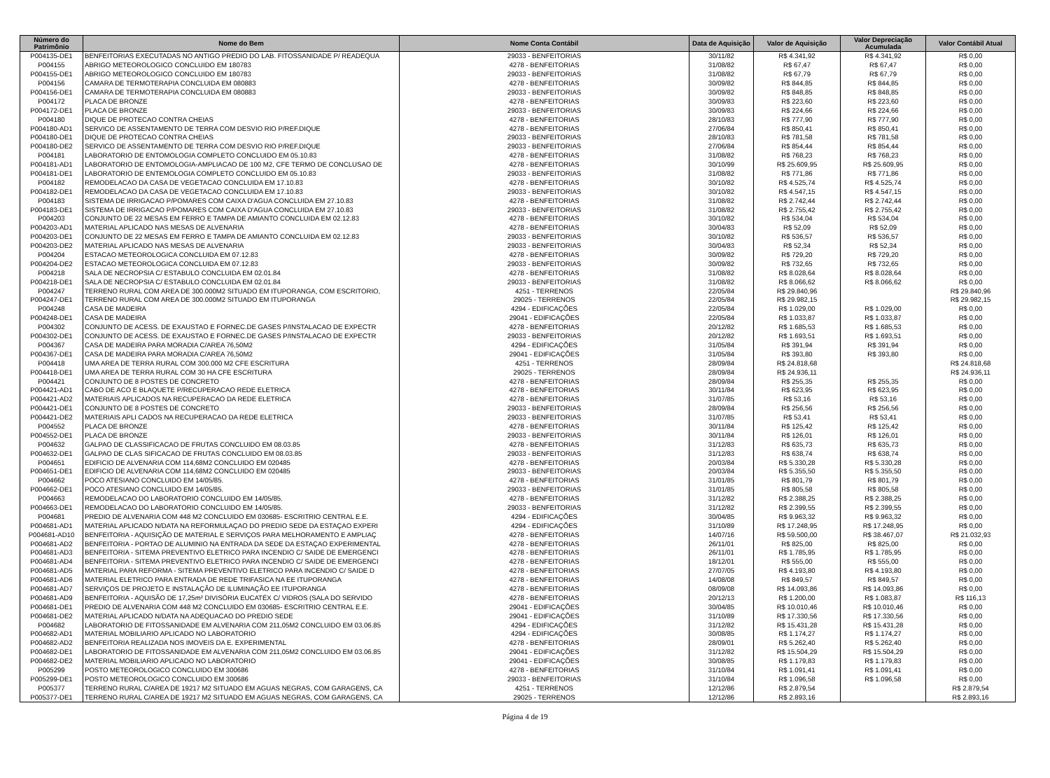| Número do Patrimônio | Nome do Bem | Nome Conta Contábil | Data de Aquisição | Valor de Aquisição | Valor Depreciação Acumulada | Valor Contábil Atual |
| --- | --- | --- | --- | --- | --- | --- |
| P004135-DE1 | BENFEITORIAS EXECUTADAS NO ANTIGO PREDIO DO LAB. FITOSSANIDADE P/ READEQUA | 29033 - BENFEITORIAS | 30/11/82 | R$ 4.341,92 | R$ 4.341,92 | R$ 0,00 |
| P004155 | ABRIGO METEOROLOGICO CONCLUIDO EM 180783 | 4278 - BENFEITORIAS | 31/08/82 | R$ 67,47 | R$ 67,47 | R$ 0,00 |
| P004155-DE1 | ABRIGO METEOROLOGICO CONCLUIDO EM 180783 | 29033 - BENFEITORIAS | 31/08/82 | R$ 67,79 | R$ 67,79 | R$ 0,00 |
| P004156 | CAMARA DE TERMOTERAPIA CONCLUIDA EM 080883 | 4278 - BENFEITORIAS | 30/09/82 | R$ 844,85 | R$ 844,85 | R$ 0,00 |
| P004156-DE1 | CAMARA DE TERMOTERAPIA CONCLUIDA EM 080883 | 29033 - BENFEITORIAS | 30/09/82 | R$ 848,85 | R$ 848,85 | R$ 0,00 |
| P004172 | PLACA DE BRONZE | 4278 - BENFEITORIAS | 30/09/83 | R$ 223,60 | R$ 223,60 | R$ 0,00 |
| P004172-DE1 | PLACA DE BRONZE | 29033 - BENFEITORIAS | 30/09/83 | R$ 224,66 | R$ 224,66 | R$ 0,00 |
| P004180 | DIQUE DE PROTECAO CONTRA CHEIAS | 4278 - BENFEITORIAS | 28/10/83 | R$ 777,90 | R$ 777,90 | R$ 0,00 |
| P004180-AD1 | SERVICO DE ASSENTAMENTO DE TERRA COM DESVIO RIO P/REF.DIQUE | 4278 - BENFEITORIAS | 27/06/84 | R$ 850,41 | R$ 850,41 | R$ 0,00 |
| P004180-DE1 | DIQUE DE PROTECAO CONTRA CHEIAS | 29033 - BENFEITORIAS | 28/10/83 | R$ 781,58 | R$ 781,58 | R$ 0,00 |
| P004180-DE2 | SERVICO DE ASSENTAMENTO DE TERRA COM DESVIO RIO P/REF.DIQUE | 29033 - BENFEITORIAS | 27/06/84 | R$ 854,44 | R$ 854,44 | R$ 0,00 |
| P004181 | LABORATORIO DE ENTOMOLOGIA COMPLETO CONCLUIDO EM 05.10.83 | 4278 - BENFEITORIAS | 31/08/82 | R$ 768,23 | R$ 768,23 | R$ 0,00 |
| P004181-AD1 | LABORATORIO DE ENTOMOLOGIA-AMPLIACAO DE 100 M2, CFE TERMO DE CONCLUSAO DE | 4278 - BENFEITORIAS | 30/10/99 | R$ 25.609,95 | R$ 25.609,95 | R$ 0,00 |
| P004181-DE1 | LABORATORIO DE ENTEMOLOGIA COMPLETO CONCLUIDO EM 05.10.83 | 29033 - BENFEITORIAS | 31/08/82 | R$ 771,86 | R$ 771,86 | R$ 0,00 |
| P004182 | REMODELACAO DA CASA DE VEGETACAO CONCLUIDA EM 17.10.83 | 4278 - BENFEITORIAS | 30/10/82 | R$ 4.525,74 | R$ 4.525,74 | R$ 0,00 |
| P004182-DE1 | REMODELACAO DA CASA DE VEGETACAO CONCLUIDA EM 17.10.83 | 29033 - BENFEITORIAS | 30/10/82 | R$ 4.547,15 | R$ 4.547,15 | R$ 0,00 |
| P004183 | SISTEMA DE IRRIGACAO P/POMARES COM CAIXA D'AGUA CONCLUIDA EM 27.10.83 | 4278 - BENFEITORIAS | 31/08/82 | R$ 2.742,44 | R$ 2.742,44 | R$ 0,00 |
| P004183-DE1 | SISTEMA DE IRRIGACAO P/POMARES COM CAIXA D'AGUA CONCLUIDA EM 27.10.83 | 29033 - BENFEITORIAS | 31/08/82 | R$ 2.755,42 | R$ 2.755,42 | R$ 0,00 |
| P004203 | CONJUNTO DE 22 MESAS EM FERRO E TAMPA DE AMIANTO CONCLUIDA EM 02.12.83 | 4278 - BENFEITORIAS | 30/10/82 | R$ 534,04 | R$ 534,04 | R$ 0,00 |
| P004203-AD1 | MATERIAL APLICADO NAS MESAS DE ALVENARIA | 4278 - BENFEITORIAS | 30/04/83 | R$ 52,09 | R$ 52,09 | R$ 0,00 |
| P004203-DE1 | CONJUNTO DE 22 MESAS EM FERRO E TAMPA DE AMIANTO CONCLUIDA EM 02.12.83 | 29033 - BENFEITORIAS | 30/10/82 | R$ 536,57 | R$ 536,57 | R$ 0,00 |
| P004203-DE2 | MATERIAL APLICADO NAS MESAS DE ALVENARIA | 29033 - BENFEITORIAS | 30/04/83 | R$ 52,34 | R$ 52,34 | R$ 0,00 |
| P004204 | ESTACAO METEOROLOGICA CONCLUIDA EM 07.12.83 | 4278 - BENFEITORIAS | 30/09/82 | R$ 729,20 | R$ 729,20 | R$ 0,00 |
| P004204-DE2 | ESTACAO METEOROLOGICA CONCLUIDA EM 07.12.83 | 29033 - BENFEITORIAS | 30/09/82 | R$ 732,65 | R$ 732,65 | R$ 0,00 |
| P004218 | SALA DE NECROPSIA C/ ESTABULO CONCLUIDA EM 02.01.84 | 4278 - BENFEITORIAS | 31/08/82 | R$ 8.028,64 | R$ 8.028,64 | R$ 0,00 |
| P004218-DE1 | SALA DE NECROPSIA C/ ESTABULO CONCLUIDA EM 02.01.84 | 29033 - BENFEITORIAS | 31/08/82 | R$ 8.066,62 | R$ 8.066,62 | R$ 0,00 |
| P004247 | TERRENO RURAL COM AREA DE 300.000M2 SITUADO EM ITUPORANGA, COM ESCRITORIO, | 4251 - TERRENOS | 22/05/84 | R$ 29.840,96 | | R$ 29.840,96 |
| P004247-DE1 | TERRENO RURAL COM AREA DE 300.000M2 SITUADO EM ITUPORANGA | 29025 - TERRENOS | 22/05/84 | R$ 29.982,15 | | R$ 29.982,15 |
| P004248 | CASA DE MADEIRA | 4294 - EDIFICAÇÕES | 22/05/84 | R$ 1.029,00 | R$ 1.029,00 | R$ 0,00 |
| P004248-DE1 | CASA DE MADEIRA | 29041 - EDIFICAÇÕES | 22/05/84 | R$ 1.033,87 | R$ 1.033,87 | R$ 0,00 |
| P004302 | CONJUNTO DE ACESS. DE EXAUSTAO E FORNEC.DE GASES P/INSTALACAO DE EXPECTR | 4278 - BENFEITORIAS | 20/12/82 | R$ 1.685,53 | R$ 1.685,53 | R$ 0,00 |
| P004302-DE1 | CONJUNTO DE ACESS. DE EXAUSTAO E FORNEC.DE GASES P/INSTALACAO DE EXPECTR | 29033 - BENFEITORIAS | 20/12/82 | R$ 1.693,51 | R$ 1.693,51 | R$ 0,00 |
| P004367 | CASA DE MADEIRA PARA MORADIA C/AREA 76,50M2 | 4294 - EDIFICAÇÕES | 31/05/84 | R$ 391,94 | R$ 391,94 | R$ 0,00 |
| P004367-DE1 | CASA DE MADEIRA PARA MORADIA C/AREA 76,50M2 | 29041 - EDIFICAÇÕES | 31/05/84 | R$ 393,80 | R$ 393,80 | R$ 0,00 |
| P004418 | UMA AREA DE TERRA RURAL COM 300.000 M2 CFE ESCRITURA | 4251 - TERRENOS | 28/09/84 | R$ 24.818,68 | | R$ 24.818,68 |
| P004418-DE1 | UMA AREA DE TERRA RURAL COM 30 HA CFE ESCRITURA | 29025 - TERRENOS | 28/09/84 | R$ 24.936,11 | | R$ 24.936,11 |
| P004421 | CONJUNTO DE 8 POSTES DE CONCRETO | 4278 - BENFEITORIAS | 28/09/84 | R$ 255,35 | R$ 255,35 | R$ 0,00 |
| P004421-AD1 | CABO DE ACO E BLAQUETE P/RECUPERACAO REDE ELETRICA | 4278 - BENFEITORIAS | 30/11/84 | R$ 623,95 | R$ 623,95 | R$ 0,00 |
| P004421-AD2 | MATERIAIS APLICADOS NA RECUPERACAO DA REDE ELETRICA | 4278 - BENFEITORIAS | 31/07/85 | R$ 53,16 | R$ 53,16 | R$ 0,00 |
| P004421-DE1 | CONJUNTO DE 8 POSTES DE CONCRETO | 29033 - BENFEITORIAS | 28/09/84 | R$ 256,56 | R$ 256,56 | R$ 0,00 |
| P004421-DE2 | MATERIAIS APLI CADOS NA RECUPERACAO DA REDE ELETRICA | 29033 - BENFEITORIAS | 31/07/85 | R$ 53,41 | R$ 53,41 | R$ 0,00 |
| P004552 | PLACA DE BRONZE | 4278 - BENFEITORIAS | 30/11/84 | R$ 125,42 | R$ 125,42 | R$ 0,00 |
| P004552-DE1 | PLACA DE BRONZE | 29033 - BENFEITORIAS | 30/11/84 | R$ 126,01 | R$ 126,01 | R$ 0,00 |
| P004632 | GALPAO DE CLASSIFICACAO DE FRUTAS CONCLUIDO EM 08.03.85 | 4278 - BENFEITORIAS | 31/12/83 | R$ 635,73 | R$ 635,73 | R$ 0,00 |
| P004632-DE1 | GALPAO DE CLAS SIFICACAO DE FRUTAS CONCLUIDO EM 08.03.85 | 29033 - BENFEITORIAS | 31/12/83 | R$ 638,74 | R$ 638,74 | R$ 0,00 |
| P004651 | EDIFICIO DE ALVENARIA COM 114,68M2 CONCLUIDO EM 020485 | 4278 - BENFEITORIAS | 20/03/84 | R$ 5.330,28 | R$ 5.330,28 | R$ 0,00 |
| P004651-DE1 | EDIFICIO DE ALVENARIA COM 114,68M2 CONCLUIDO EM 020485 | 29033 - BENFEITORIAS | 20/03/84 | R$ 5.355,50 | R$ 5.355,50 | R$ 0,00 |
| P004662 | POCO ATESIANO CONCLUIDO EM 14/05/85. | 4278 - BENFEITORIAS | 31/01/85 | R$ 801,79 | R$ 801,79 | R$ 0,00 |
| P004662-DE1 | POCO ATESIANO CONCLUIDO EM 14/05/85. | 29033 - BENFEITORIAS | 31/01/85 | R$ 805,58 | R$ 805,58 | R$ 0,00 |
| P004663 | REMODELACAO DO LABORATORIO CONCLUIDO EM 14/05/85. | 4278 - BENFEITORIAS | 31/12/82 | R$ 2.388,25 | R$ 2.388,25 | R$ 0,00 |
| P004663-DE1 | REMODELACAO DO LABORATORIO CONCLUIDO EM 14/05/85. | 29033 - BENFEITORIAS | 31/12/82 | R$ 2.399,55 | R$ 2.399,55 | R$ 0,00 |
| P004681 | PREDIO DE ALVENARIA COM 448 M2 CONCLUIDO EM 030685- ESCRITRIO CENTRAL E.E. | 4294 - EDIFICAÇÕES | 30/04/85 | R$ 9.963,32 | R$ 9.963,32 | R$ 0,00 |
| P004681-AD1 | MATERIAL APLICADO N/DATA NA REFORMULAÇAO DO PREDIO SEDE DA ESTAÇAO EXPERI | 4294 - EDIFICAÇÕES | 31/10/89 | R$ 17.248,95 | R$ 17.248,95 | R$ 0,00 |
| P004681-AD10 | BENFEITORIA - AQUISIÇÃO DE MATERIAL E SERVIÇOS PARA MELHORAMENTO E AMPLIAÇ | 4278 - BENFEITORIAS | 14/07/16 | R$ 59.500,00 | R$ 38.467,07 | R$ 21.032,93 |
| P004681-AD2 | BENFEITORIA - PORTAO DE ALUMINIO NA ENTRADA DA SEDE DA ESTAÇAO EXPERIMENTAL | 4278 - BENFEITORIAS | 26/11/01 | R$ 825,00 | R$ 825,00 | R$ 0,00 |
| P004681-AD3 | BENFEITORIA - SITEMA PREVENTIVO ELETRICO PARA INCENDIO C/ SAIDE DE EMERGENCI | 4278 - BENFEITORIAS | 26/11/01 | R$ 1.785,95 | R$ 1.785,95 | R$ 0,00 |
| P004681-AD4 | BENFEITORIA - SITEMA PREVENTIVO ELETRICO PARA INCENDIO C/ SAIDE DE EMERGENCI | 4278 - BENFEITORIAS | 18/12/01 | R$ 555,00 | R$ 555,00 | R$ 0,00 |
| P004681-AD5 | MATERIAL PARA REFORMA - SITEMA PREVENTIVO ELETRICO PARA INCENDIO C/ SAIDE D | 4278 - BENFEITORIAS | 27/07/05 | R$ 4.193,80 | R$ 4.193,80 | R$ 0,00 |
| P004681-AD6 | MATERIAL ELETRICO PARA ENTRADA DE REDE TRIFASICA NA EE ITUPORANGA | 4278 - BENFEITORIAS | 14/08/08 | R$ 849,57 | R$ 849,57 | R$ 0,00 |
| P004681-AD7 | SERVIÇOS DE PROJETO E INSTALAÇÃO DE ILUMINAÇÃO EE ITUPORANGA | 4278 - BENFEITORIAS | 08/09/08 | R$ 14.093,86 | R$ 14.093,86 | R$ 0,00 |
| P004681-AD9 | BENFEITORIA - AQUISÃO DE 17,25m² DIVISÓRIA EUCATÉX C/ VIDROS (SALA DO SERVIDO | 4278 - BENFEITORIAS | 20/12/13 | R$ 1.200,00 | R$ 1.083,87 | R$ 116,13 |
| P004681-DE1 | PREDIO DE ALVENARIA COM 448 M2 CONCLUIDO EM 030685- ESCRITRIO CENTRAL E.E. | 29041 - EDIFICAÇÕES | 30/04/85 | R$ 10.010,46 | R$ 10.010,46 | R$ 0,00 |
| P004681-DE2 | MATERIAL APLICADO N/DATA NA ADEQUACAO DO PREDIO SEDE | 29041 - EDIFICAÇÕES | 31/10/89 | R$ 17.330,56 | R$ 17.330,56 | R$ 0,00 |
| P004682 | LABORATORIO DE FITOSSANIDADE EM ALVENARIA COM 211,05M2 CONCLUIDO EM 03.06.85 | 4294 - EDIFICAÇÕES | 31/12/82 | R$ 15.431,28 | R$ 15.431,28 | R$ 0,00 |
| P004682-AD1 | MATERIAL MOBILIARIO APLICADO NO LABORATORIO | 4294 - EDIFICAÇÕES | 30/08/85 | R$ 1.174,27 | R$ 1.174,27 | R$ 0,00 |
| P004682-AD2 | BENFEITORIA REALIZADA NOS IMOVEIS DA E. EXPERIMENTAL | 4278 - BENFEITORIAS | 28/09/01 | R$ 5.262,40 | R$ 5.262,40 | R$ 0,00 |
| P004682-DE1 | LABORATORIO DE FITOSSANIDADE EM ALVENARIA COM 211,05M2 CONCLUIDO EM 03.06.85 | 29041 - EDIFICAÇÕES | 31/12/82 | R$ 15.504,29 | R$ 15.504,29 | R$ 0,00 |
| P004682-DE2 | MATERIAL MOBILIARIO APLICADO NO LABORATORIO | 29041 - EDIFICAÇÕES | 30/08/85 | R$ 1.179,83 | R$ 1.179,83 | R$ 0,00 |
| P005299 | POSTO METEOROLOGICO CONCLUIDO EM 300686 | 4278 - BENFEITORIAS | 31/10/84 | R$ 1.091,41 | R$ 1.091,41 | R$ 0,00 |
| P005299-DE1 | POSTO METEOROLOGICO CONCLUIDO EM 300686 | 29033 - BENFEITORIAS | 31/10/84 | R$ 1.096,58 | R$ 1.096,58 | R$ 0,00 |
| P005377 | TERRENO RURAL C/AREA DE 19217 M2 SITUADO EM AGUAS NEGRAS, COM GARAGENS, CA | 4251 - TERRENOS | 12/12/86 | R$ 2.879,54 | | R$ 2.879,54 |
| P005377-DE1 | TERRENO RURAL C/AREA DE 19217 M2 SITUADO EM AGUAS NEGRAS, COM GARAGENS, CA | 29025 - TERRENOS | 12/12/86 | R$ 2.893,16 | | R$ 2.893,16 |
Página 4 de 19